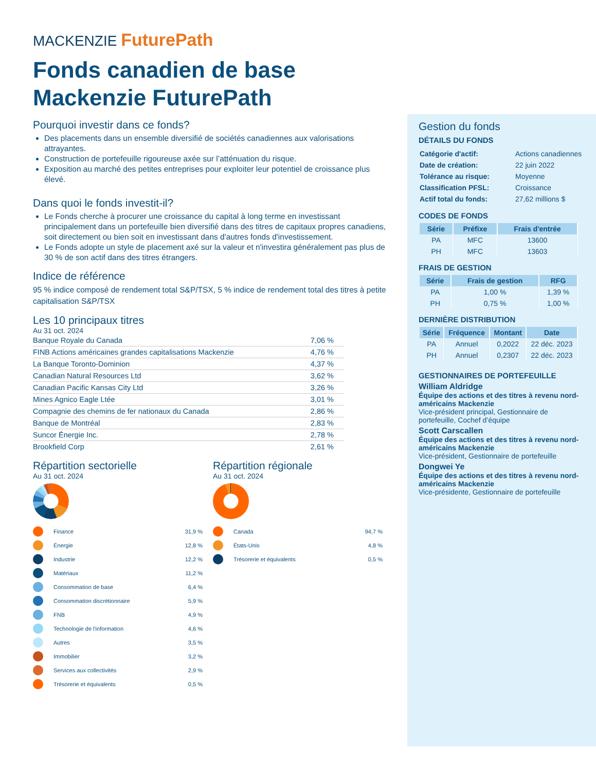MACKENZIE FuturePath
Fonds canadien de base Mackenzie FuturePath
Pourquoi investir dans ce fonds?
Des placements dans un ensemble diversifié de sociétés canadiennes aux valorisations attrayantes.
Construction de portefeuille rigoureuse axée sur l’atténuation du risque.
Exposition au marché des petites entreprises pour exploiter leur potentiel de croissance plus élevé.
Dans quoi le fonds investit-il?
Le Fonds cherche à procurer une croissance du capital à long terme en investissant principalement dans un portefeuille bien diversifié dans des titres de capitaux propres canadiens, soit directement ou bien soit en investissant dans d'autres fonds d'investissement.
Le Fonds adopte un style de placement axé sur la valeur et n'investira généralement pas plus de 30 % de son actif dans des titres étrangers.
Indice de référence
95 % indice composé de rendement total S&P/TSX, 5 % indice de rendement total des titres à petite capitalisation S&P/TSX
Les 10 principaux titres
Au 31 oct. 2024
| Banque Royale du Canada | 7,06 % |
| FINB Actions américaines grandes capitalisations Mackenzie | 4,76 % |
| La Banque Toronto-Dominion | 4,37 % |
| Canadian Natural Resources Ltd | 3,62 % |
| Canadian Pacific Kansas City Ltd | 3,26 % |
| Mines Agnico Eagle Ltée | 3,01 % |
| Compagnie des chemins de fer nationaux du Canada | 2,86 % |
| Banque de Montréal | 2,83 % |
| Suncor Énergie Inc. | 2,78 % |
| Brookfield Corp | 2,61 % |
Répartition sectorielle
Au 31 oct. 2024
Finance 31,9 %
Énergie 12,8 %
Industrie 12,2 %
Matériaux 11,2 %
Consommation de base 6,4 %
Consommation discrétionnaire 5,9 %
FNB 4,9 %
Technologie de l'information 4,6 %
Autres 3,5 %
Immobilier 3,2 %
Services aux collectivités 2,9 %
Trésorerie et équivalents 0,5 %
Répartition régionale
Au 31 oct. 2024
Canada 94,7 %
États-Unis 4,8 %
Trésorerie et équivalents 0,5 %
Gestion du fonds
DÉTAILS DU FONDS
| Catégorie d'actif: | Actions canadiennes |
| Date de création: | 22 juin 2022 |
| Tolérance au risque: | Moyenne |
| Classification PFSL: | Croissance |
| Actif total du fonds: | 27,62 millions $ |
CODES DE FONDS
| Série | Préfixe | Frais d'entrée |
| --- | --- | --- |
| PA | MFC | 13600 |
| PH | MFC | 13603 |
FRAIS DE GESTION
| Série | Frais de gestion | RFG |
| --- | --- | --- |
| PA | 1,00 % | 1,39 % |
| PH | 0,75 % | 1,00 % |
DERNIÈRE DISTRIBUTION
| Série | Fréquence | Montant | Date |
| --- | --- | --- | --- |
| PA | Annuel | 0,2022 | 22 déc. 2023 |
| PH | Annuel | 0,2307 | 22 déc. 2023 |
GESTIONNAIRES DE PORTEFEUILLE
William Aldridge
Équipe des actions et des titres à revenu nord-américains Mackenzie
Vice-président principal, Gestionnaire de portefeuille, Cochef d’équipe
Scott Carscallen
Équipe des actions et des titres à revenu nord-américains Mackenzie
Vice-président, Gestionnaire de portefeuille
Dongwei Ye
Équipe des actions et des titres à revenu nord-américains Mackenzie
Vice-présidente, Gestionnaire de portefeuille